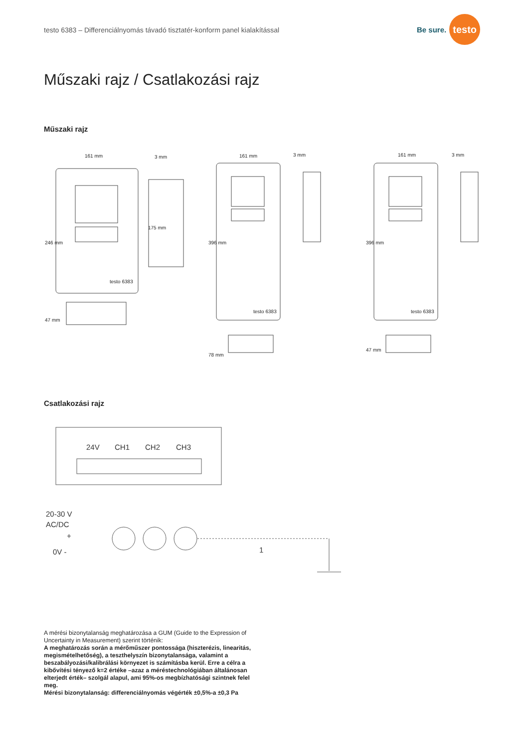testo 6383 – Differenciálnyomás távadó tisztatér-konform panel kialakítással
Be sure.
testo
Műszaki rajz / Csatlakozási rajz
Műszaki rajz
161 mm
3 mm
246 mm
175 mm
47 mm
161 mm
3 mm
396 mm
78 mm
161 mm
3 mm
396 mm
47 mm
testo 6383
testo 6383
testo 6383
Csatlakozási rajz
24V
CH1
CH2
CH3
20-30 V
AC/DC
+
0V -
1
A mérési bizonytalanság meghatározása a GUM (Guide to the Expression of Uncertainty in Measurement) szerint történik:
A meghatározás során a mérőműszer pontossága (hiszterézis, linearitás, megismételhetőség), a teszthelyszín bizonytalansága, valamint a beszabályozási/kalibrálási környezet is számításba kerül. Erre a célra a kibővítési tényező k=2 értéke –azaz a méréstechnológiában általánosan elterjedt érték– szolgál alapul, ami 95%-os megbízhatósági szintnek felel meg.
Mérési bizonytalanság: differenciálnyomás végérték ±0,5%-a ±0,3 Pa